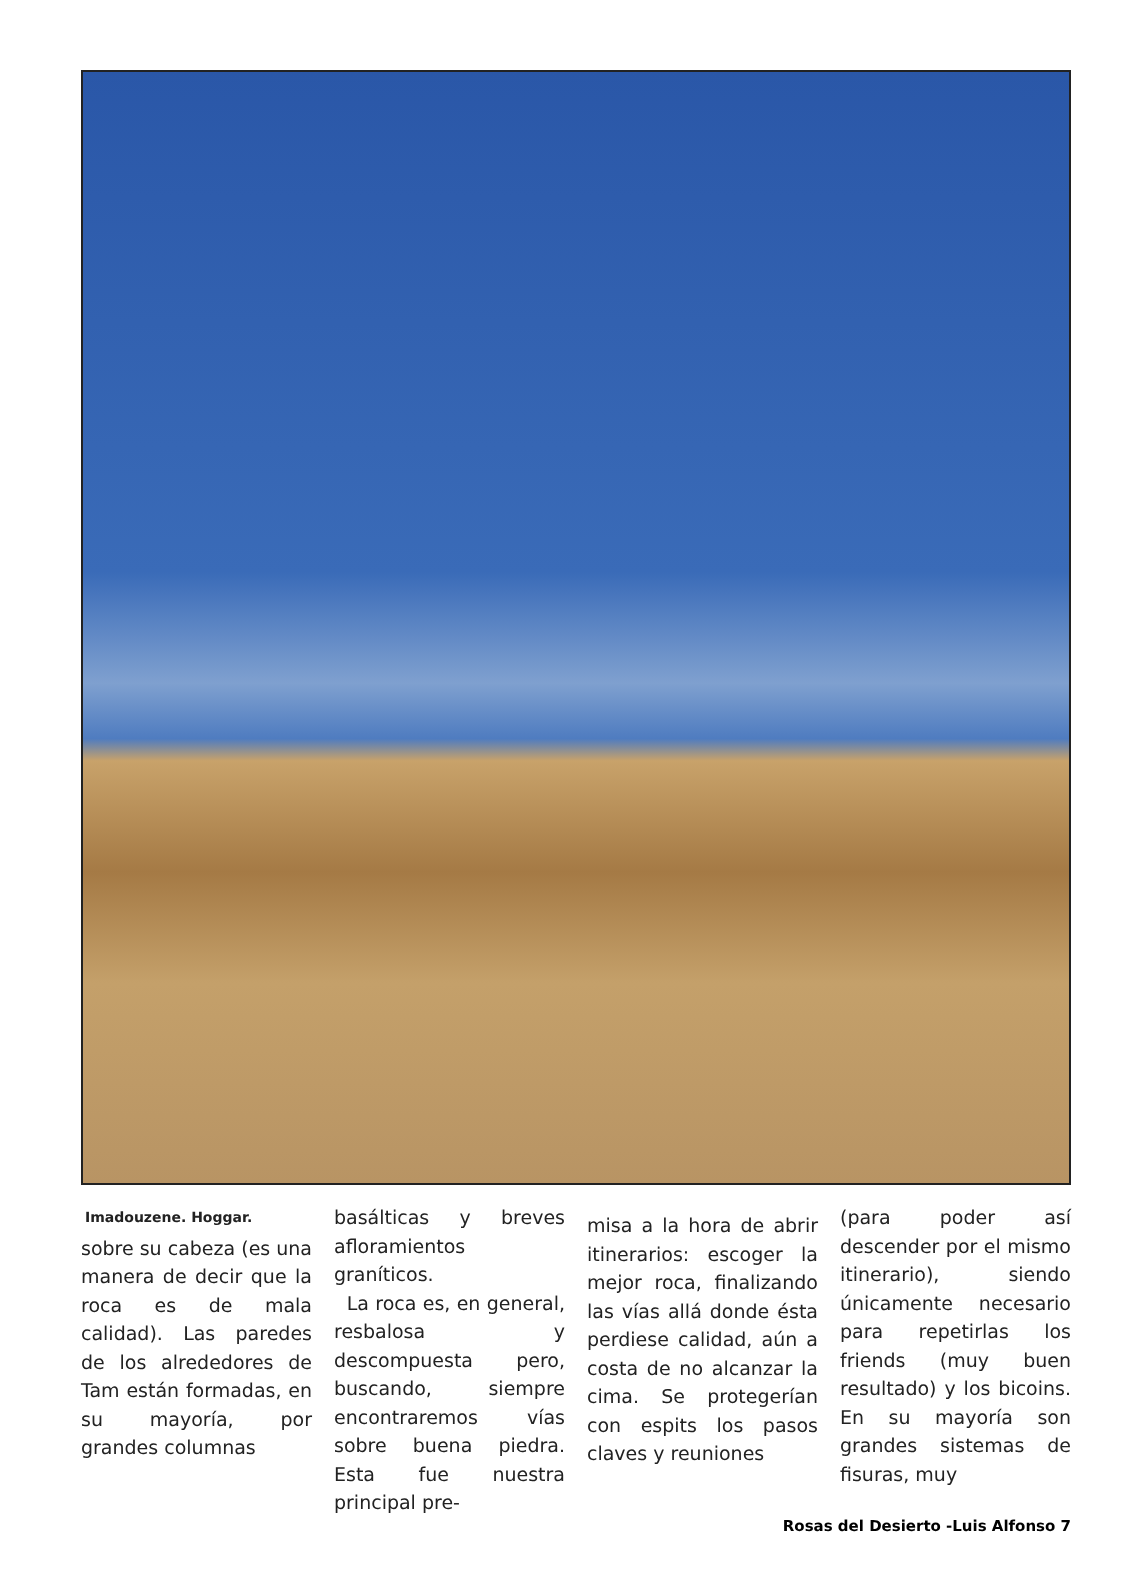Imadouzene. Hoggar.
sobre su cabeza (es una manera de decir que la roca es de mala calidad). Las paredes de los alrededores de Tam están formadas, en su mayoría, por grandes columnas
basálticas y breves afloramientos graníticos.
La roca es, en general, resbalosa y descompuesta pero, buscando, siempre encontraremos vías sobre buena piedra. Esta fue nuestra principal pre-
misa a la hora de abrir itinerarios: escoger la mejor roca, finalizando las vías allá donde ésta perdiese calidad, aún a costa de no alcanzar la cima. Se protegerían con espits los pasos claves y reuniones
(para poder así descender por el mismo itinerario), siendo únicamente necesario para repetirlas los friends (muy buen resultado) y los bicoins. En su mayoría son grandes sistemas de fisuras, muy
Rosas del Desierto -Luis Alfonso 7